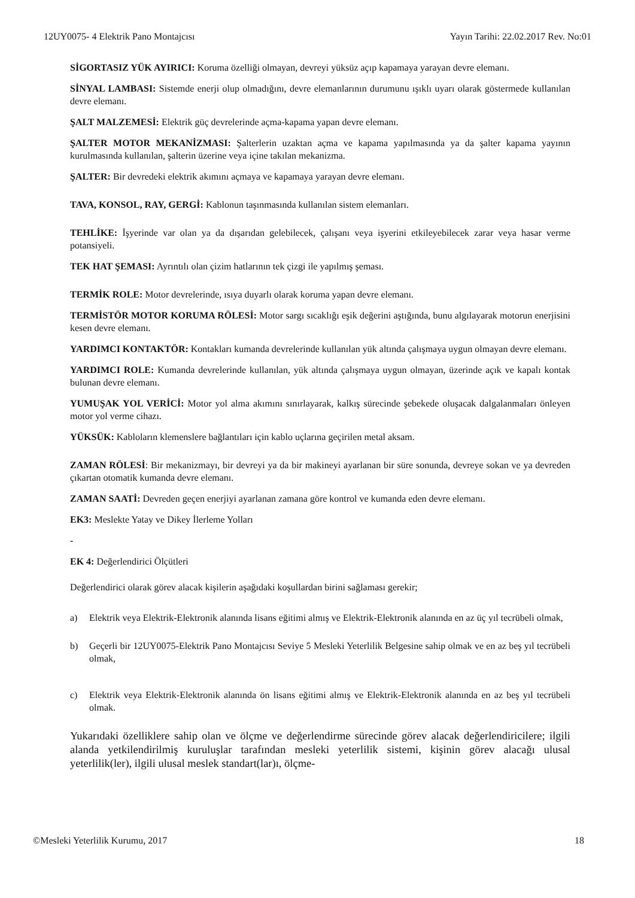12UY0075- 4 Elektrik Pano Montajcısı Yayın Tarihi: 22.02.2017 Rev. No:01
SİGORTASIZ YÜK AYIRICI: Koruma özelliği olmayan, devreyi yüksüz açıp kapamaya yarayan devre elemanı.
SİNYAL LAMBASI: Sistemde enerji olup olmadığını, devre elemanlarının durumunu ışıklı uyarı olarak göstermede kullanılan devre elemanı.
ŞALT MALZEMESİ: Elektrik güç devrelerinde açma-kapama yapan devre elemanı.
ŞALTER MOTOR MEKANİZMASI: Şalterlerin uzaktan açma ve kapama yapılmasında ya da şalter kapama yayının kurulmasında kullanılan, şalterin üzerine veya içine takılan mekanizma.
ŞALTER: Bir devredeki elektrik akımını açmaya ve kapamaya yarayan devre elemanı.
TAVA, KONSOL, RAY, GERGİ: Kablonun taşınmasında kullanılan sistem elemanları.
TEHLİKE: İşyerinde var olan ya da dışarıdan gelebilecek, çalışanı veya işyerini etkileyebilecek zarar veya hasar verme potansiyeli.
TEK HAT ŞEMASI: Ayrıntılı olan çizim hatlarının tek çizgi ile yapılmış şeması.
TERMİK ROLE: Motor devrelerinde, ısıya duyarlı olarak koruma yapan devre elemanı.
TERMİSTÖR MOTOR KORUMA RÖLESİ: Motor sargı sıcaklığı eşik değerini aştığında, bunu algılayarak motorun enerjisini kesen devre elemanı.
YARDIMCI KONTAKTÖR: Kontakları kumanda devrelerinde kullanılan yük altında çalışmaya uygun olmayan devre elemanı.
YARDIMCI ROLE: Kumanda devrelerinde kullanılan, yük altında çalışmaya uygun olmayan, üzerinde açık ve kapalı kontak bulunan devre elemanı.
YUMUŞAK YOL VERİCİ: Motor yol alma akımını sınırlayarak, kalkış sürecinde şebekede oluşacak dalgalanmaları önleyen motor yol verme cihazı.
YÜKSÜK: Kabloların klemenslere bağlantıları için kablo uçlarına geçirilen metal aksam.
ZAMAN RÖLESİ: Bir mekanizmayı, bir devreyi ya da bir makineyi ayarlanan bir süre sonunda, devreye sokan ve ya devreden çıkartan otomatik kumanda devre elemanı.
ZAMAN SAATİ: Devreden geçen enerjiyi ayarlanan zamana göre kontrol ve kumanda eden devre elemanı.
EK3: Meslekte Yatay ve Dikey İlerleme Yolları
-
EK 4: Değerlendirici Ölçütleri
Değerlendirici olarak görev alacak kişilerin aşağıdaki koşullardan birini sağlaması gerekir;
a) Elektrik veya Elektrik-Elektronik alanında lisans eğitimi almış ve Elektrik-Elektronik alanında en az üç yıl tecrübeli olmak,
b) Geçerli bir 12UY0075-Elektrik Pano Montajcısı Seviye 5 Mesleki Yeterlilik Belgesine sahip olmak ve en az beş yıl tecrübeli olmak,
c) Elektrik veya Elektrik-Elektronik alanında ön lisans eğitimi almış ve Elektrik-Elektronik alanında en az beş yıl tecrübeli olmak.
Yukarıdaki özelliklere sahip olan ve ölçme ve değerlendirme sürecinde görev alacak değerlendiricilere; ilgili alanda yetkilendirilmiş kuruluşlar tarafından mesleki yeterlilik sistemi, kişinin görev alacağı ulusal yeterlilik(ler), ilgili ulusal meslek standart(lar)ı, ölçme-
©Mesleki Yeterlilik Kurumu, 2017 18